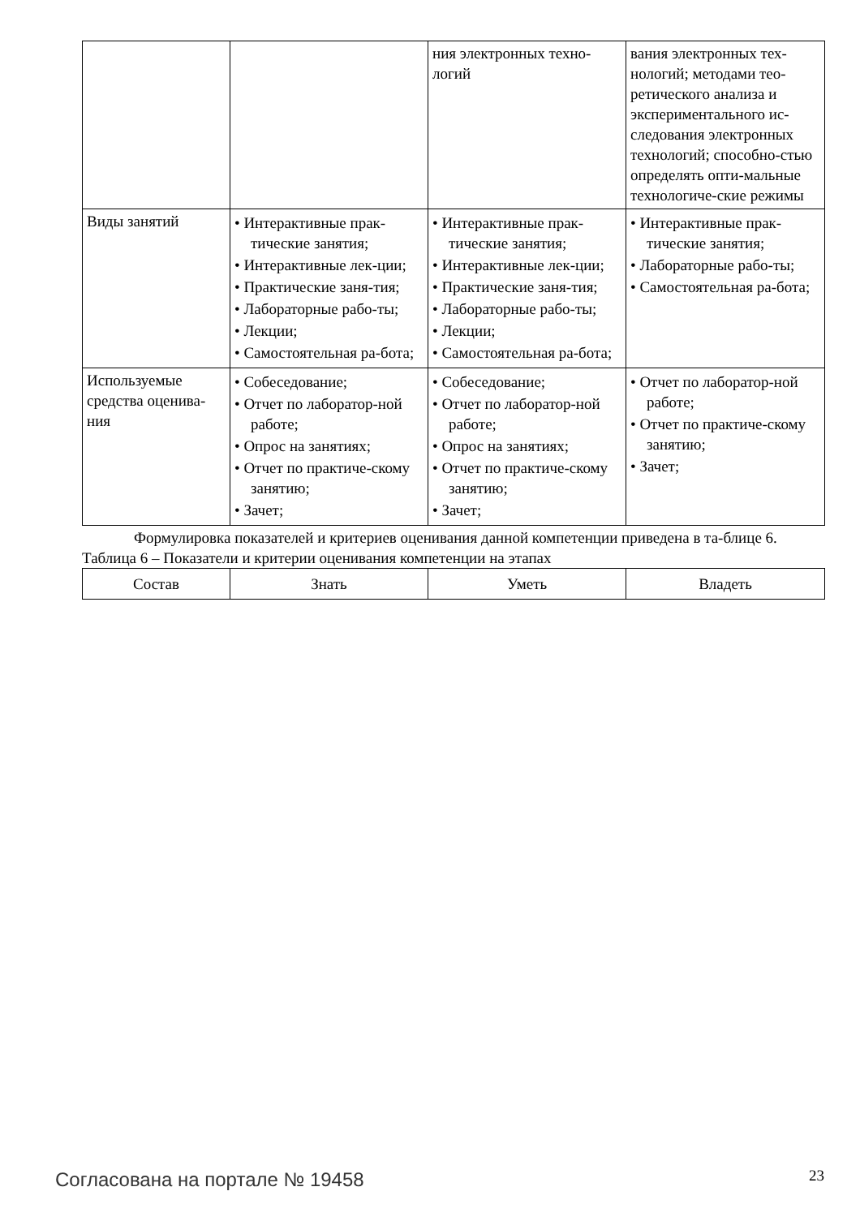| | | ния электронных техно-логий | вания электронных тех-нологий; методами тео-ретического анализа и экспериментального ис-следования электронных технологий; способно-стью определять опти-мальные технологиче-ские режимы |
| Виды занятий | • Интерактивные прак-тические занятия; • Интерактивные лек-ции; • Практические заня-тия; • Лабораторные рабо-ты; • Лекции; • Самостоятельная ра-бота; | • Интерактивные прак-тические занятия; • Интерактивные лек-ции; • Практические заня-тия; • Лабораторные рабо-ты; • Лекции; • Самостоятельная ра-бота; | • Интерактивные прак-тические занятия; • Лабораторные рабо-ты; • Самостоятельная ра-бота; |
| Используемые средства оценива-ния | • Собеседование; • Отчет по лаборатор-ной работе; • Опрос на занятиях; • Отчет по практиче-скому занятию; • Зачет; | • Собеседование; • Отчет по лаборатор-ной работе; • Опрос на занятиях; • Отчет по практиче-скому занятию; • Зачет; | • Отчет по лаборатор-ной работе; • Отчет по практиче-скому занятию; • Зачет; |
Формулировка показателей и критериев оценивания данной компетенции приведена в та-блице 6.
Таблица 6 – Показатели и критерии оценивания компетенции на этапах
| Состав | Знать | Уметь | Владеть |
| --- | --- | --- | --- |
Согласована на портале № 19458 23